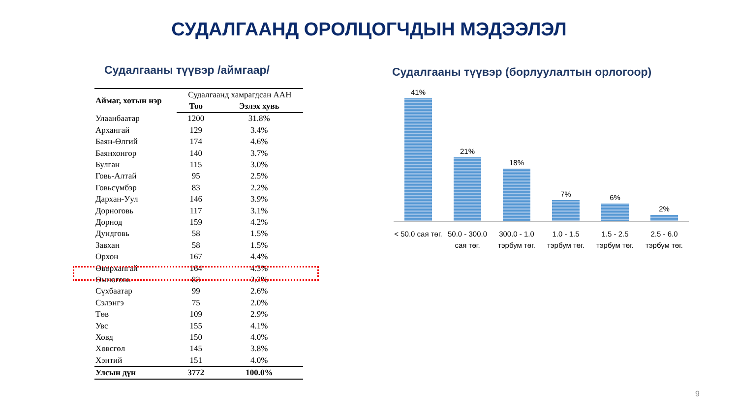СУДАЛГААНД ОРОЛЦОГЧДЫН МЭДЭЭЛЭЛ
Судалгааны түүвэр /аймгаар/
| Аймаг, хотын нэр | Судалгаанд хамрагдсан ААН | |
| --- | --- | --- |
| | Тоо | Эзлэх хувь |
| Улаанбаатар | 1200 | 31.8% |
| Архангай | 129 | 3.4% |
| Баян-Өлгий | 174 | 4.6% |
| Баянхонгор | 140 | 3.7% |
| Булган | 115 | 3.0% |
| Говь-Алтай | 95 | 2.5% |
| Говьсүмбэр | 83 | 2.2% |
| Дархан-Уул | 146 | 3.9% |
| Дорноговь | 117 | 3.1% |
| Дорнод | 159 | 4.2% |
| Дундговь | 58 | 1.5% |
| Завхан | 58 | 1.5% |
| Орхон | 167 | 4.4% |
| Өвөрхангай | 164 | 4.3% |
| Өмнөговь | 83 | 2.2% |
| Сүхбаатар | 99 | 2.6% |
| Сэлэнгэ | 75 | 2.0% |
| Төв | 109 | 2.9% |
| Увс | 155 | 4.1% |
| Ховд | 150 | 4.0% |
| Хөвсгөл | 145 | 3.8% |
| Хэнтий | 151 | 4.0% |
| Улсын дүн | 3772 | 100.0% |
Судалгааны түүвэр (борлуулалтын орлогоор)
41%
21%
18%
7%
6%
2%
< 50.0 сая төг.
50.0 - 300.0 сая төг.
300.0 - 1.0 тэрбум төг.
1.0 - 1.5 тэрбум төг.
1.5 - 2.5 тэрбум төг.
2.5 - 6.0 тэрбум төг.
9